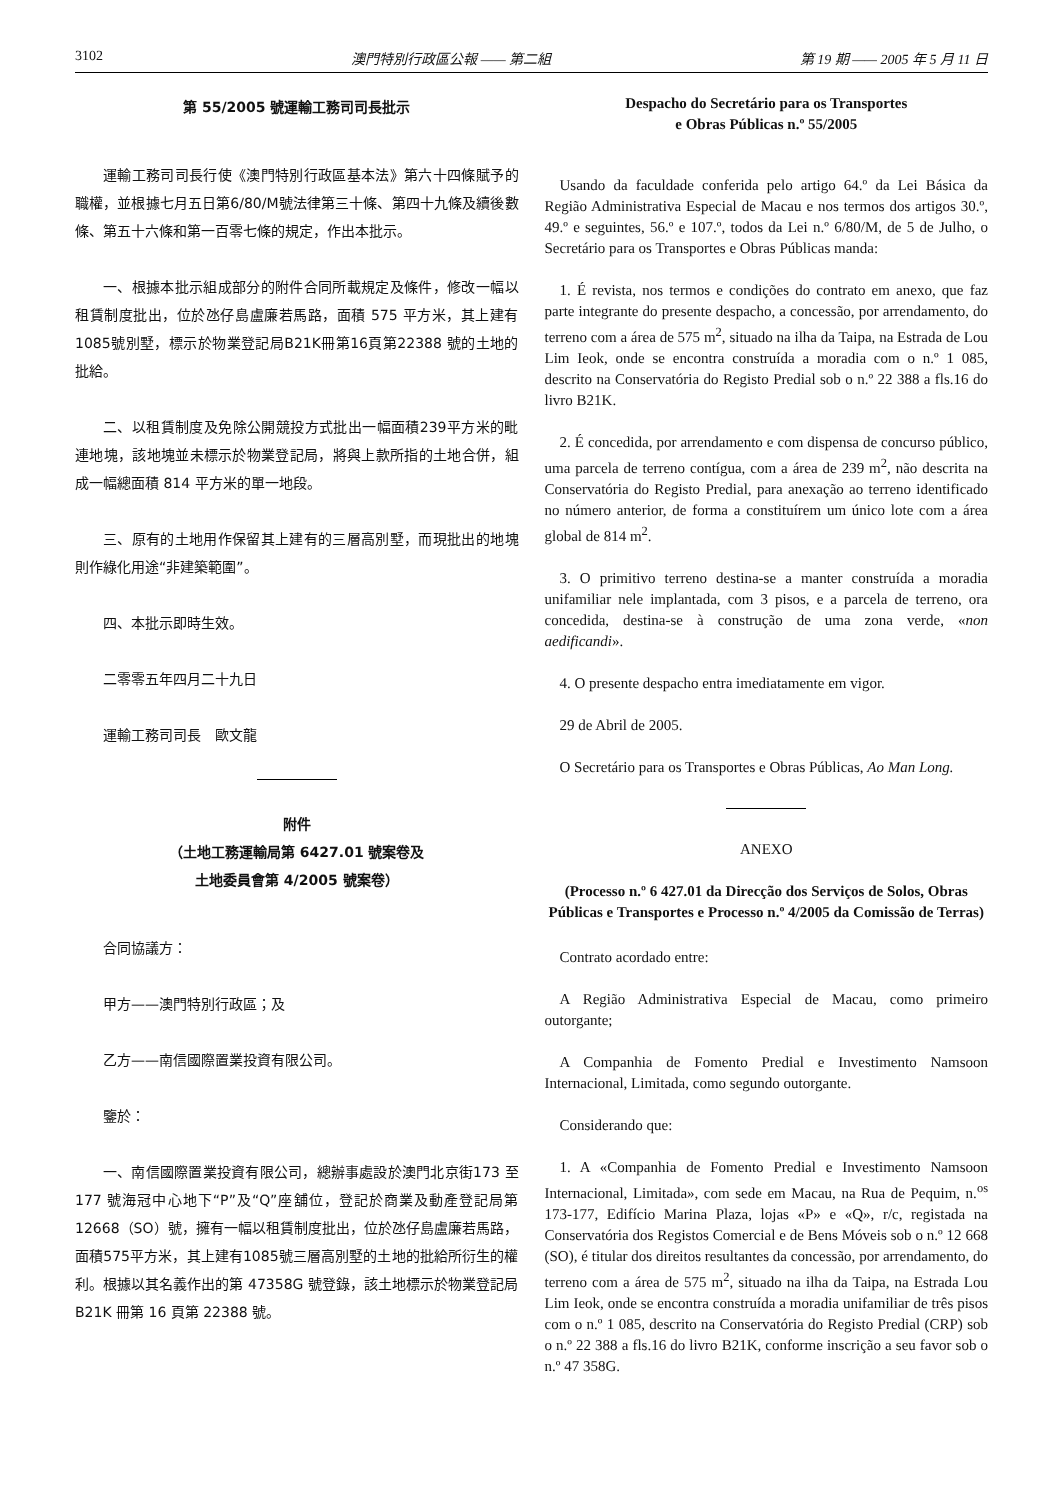3102 澳門特別行政區公報 —— 第二組 第 19 期 —— 2005 年 5 月 11 日
第 55/2005 號運輸工務司司長批示
運輸工務司司長行使《澳門特別行政區基本法》第六十四條賦予的職權，並根據七月五日第6/80/M號法律第三十條、第四十九條及續後數條、第五十六條和第一百零七條的規定，作出本批示。
一、根據本批示組成部分的附件合同所載規定及條件，修改一幅以租賃制度批出，位於氹仔島盧廉若馬路，面積 575 平方米，其上建有1085號別墅，標示於物業登記局B21K冊第16頁第22388 號的土地的批給。
二、以租賃制度及免除公開競投方式批出一幅面積239平方米的毗連地塊，該地塊並未標示於物業登記局，將與上款所指的土地合併，組成一幅總面積 814 平方米的單一地段。
三、原有的土地用作保留其上建有的三層高別墅，而現批出的地塊則作綠化用途“非建築範圍”。
四、本批示即時生效。
二零零五年四月二十九日
運輸工務司司長　歐文龍
附件
（土地工務運輸局第 6427.01 號案卷及
土地委員會第 4/2005 號案卷）
合同協議方：
甲方——澳門特別行政區；及
乙方——南信國際置業投資有限公司。
鑒於：
一、南信國際置業投資有限公司，總辦事處設於澳門北京街173 至 177 號海冠中心地下“P”及“Q”座舖位，登記於商業及動產登記局第 12668（SO）號，擁有一幅以租賃制度批出，位於氹仔島盧廉若馬路，面積575平方米，其上建有1085號三層高別墅的土地的批給所衍生的權利。根據以其名義作出的第 47358G 號登錄，該土地標示於物業登記局 B21K 冊第 16 頁第 22388 號。
Despacho do Secretário para os Transportes
e Obras Públicas n.º 55/2005
Usando da faculdade conferida pelo artigo 64.º da Lei Básica da Região Administrativa Especial de Macau e nos termos dos artigos 30.º, 49.º e seguintes, 56.º e 107.º, todos da Lei n.º 6/80/M, de 5 de Julho, o Secretário para os Transportes e Obras Públicas manda:
1. É revista, nos termos e condições do contrato em anexo, que faz parte integrante do presente despacho, a concessão, por arrendamento, do terreno com a área de 575 m<sup>2</sup>, situado na ilha da Taipa, na Estrada de Lou Lim Ieok, onde se encontra construída a moradia com o n.º 1 085, descrito na Conservatória do Registo Predial sob o n.º 22 388 a fls.16 do livro B21K.
2. É concedida, por arrendamento e com dispensa de concurso público, uma parcela de terreno contígua, com a área de 239 m<sup>2</sup>, não descrita na Conservatória do Registo Predial, para anexação ao terreno identificado no número anterior, de forma a constituírem um único lote com a área global de 814 m<sup>2</sup>.
3. O primitivo terreno destina-se a manter construída a moradia unifamiliar nele implantada, com 3 pisos, e a parcela de terreno, ora concedida, destina-se à construção de uma zona verde, «non aedificandi».
4. O presente despacho entra imediatamente em vigor.
29 de Abril de 2005.
O Secretário para os Transportes e Obras Públicas, Ao Man Long.
ANEXO
(Processo n.º 6 427.01 da Direcção dos Serviços de Solos, Obras Públicas e Transportes e Processo n.º 4/2005 da Comissão de Terras)
Contrato acordado entre:
A Região Administrativa Especial de Macau, como primeiro outorgante;
A Companhia de Fomento Predial e Investimento Namsoon Internacional, Limitada, como segundo outorgante.
Considerando que:
1. A «Companhia de Fomento Predial e Investimento Namsoon Internacional, Limitada», com sede em Macau, na Rua de Pequim, n.<sup>os</sup> 173-177, Edifício Marina Plaza, lojas «P» e «Q», r/c, registada na Conservatória dos Registos Comercial e de Bens Móveis sob o n.º 12 668 (SO), é titular dos direitos resultantes da concessão, por arrendamento, do terreno com a área de 575 m<sup>2</sup>, situado na ilha da Taipa, na Estrada Lou Lim Ieok, onde se encontra construída a moradia unifamiliar de três pisos com o n.º 1 085, descrito na Conservatória do Registo Predial (CRP) sob o n.º 22 388 a fls.16 do livro B21K, conforme inscrição a seu favor sob o n.º 47 358G.